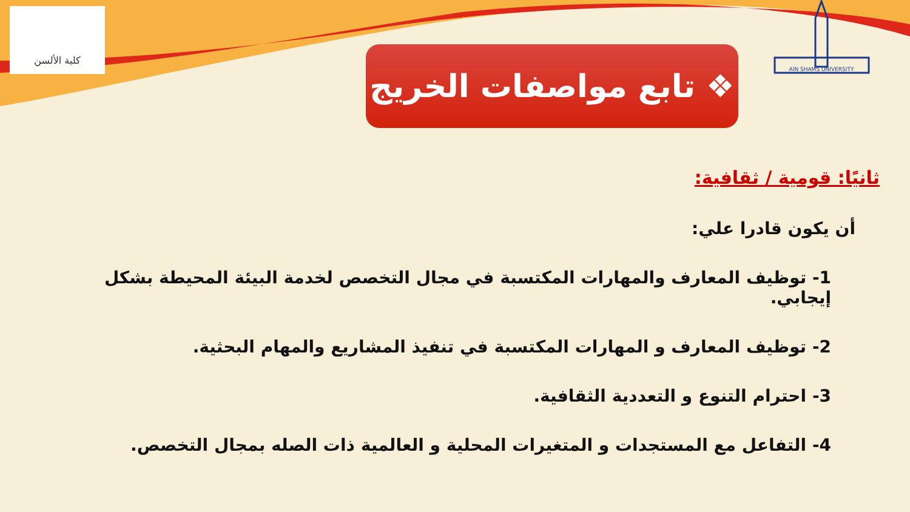كلية الألسن
AIN SHAMS UNIVERSITY
❖ تابع مواصفات الخريج
ثانيًا: قومية / ثقافية:
أن يكون قادرا علي:
1- توظيف المعارف والمهارات المكتسبة في مجال التخصص لخدمة البيئة المحيطة بشكل إيجابي.
2- توظيف المعارف و المهارات المكتسبة في تنفيذ المشاريع والمهام البحثية.
3- احترام التنوع و التعددية الثقافية.
4- التفاعل مع المستجدات و المتغيرات المحلية و العالمية ذات الصله بمجال التخصص.